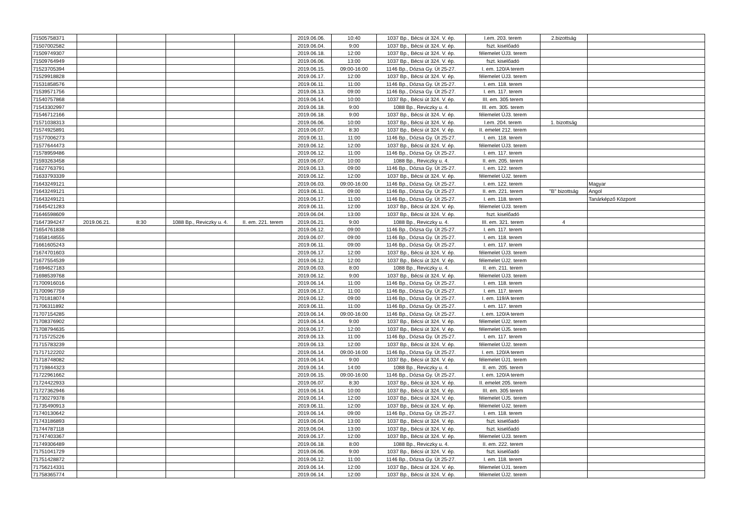| 71505758371 | | | | | 2019.06.06. | 10:40 | 1037 Bp., Bécsi út 324. V. ép. | I.em. 203. terem | 2.bizottság | |
| 71507002582 | | | | | 2019.06.04. | 9:00 | 1037 Bp., Bécsi út 324. V. ép. | fszt. kiselőadó | | |
| 71509749307 | | | | | 2019.06.18. | 12:00 | 1037 Bp., Bécsi út 324. V. ép. | félemelet ÚJ3. terem | | |
| 71509764949 | | | | | 2019.06.06. | 13:00 | 1037 Bp., Bécsi út 324. V. ép. | fszt. kiselőadó | | |
| 71523705394 | | | | | 2019.06.15. | 09:00-16:00 | 1146 Bp., Dózsa Gy. Út 25-27. | I. em. 120/A terem | | |
| 71529918828 | | | | | 2019.06.17. | 12:00 | 1037 Bp., Bécsi út 324. V. ép. | félemelet ÚJ3. terem | | |
| 71531858576 | | | | | 2019.06.11. | 11:00 | 1146 Bp., Dózsa Gy. Út 25-27. | I. em. 118. terem | | |
| 71539571756 | | | | | 2019.06.13. | 09:00 | 1146 Bp., Dózsa Gy. Út 25-27. | I. em. 117. terem | | |
| 71540757868 | | | | | 2019.06.14. | 10:00 | 1037 Bp., Bécsi út 324. V. ép. | III. em. 305 terem | | |
| 71543302997 | | | | | 2019.06.18. | 9:00 | 1088 Bp., Reviczky u. 4. | III. em. 305. terem | | |
| 71546712166 | | | | | 2019.06.18. | 9:00 | 1037 Bp., Bécsi út 324. V. ép. | félemelet ÚJ3. terem | | |
| 71571038313 | | | | | 2019.06.06. | 10:00 | 1037 Bp., Bécsi út 324. V. ép. | I.em. 204. terem | 1. bizottság | |
| 71574925891 | | | | | 2019.06.07. | 8:30 | 1037 Bp., Bécsi út 324. V. ép. | II. emelet 212. terem | | |
| 71577006273 | | | | | 2019.06.11. | 11:00 | 1146 Bp., Dózsa Gy. Út 25-27. | I. em. 118. terem | | |
| 71577644473 | | | | | 2019.06.12. | 12:00 | 1037 Bp., Bécsi út 324. V. ép. | félemelet ÚJ3. terem | | |
| 71578959486 | | | | | 2019.06.12. | 11:00 | 1146 Bp., Dózsa Gy. Út 25-27. | I. em. 117. terem | | |
| 71593263458 | | | | | 2019.06.07. | 10:00 | 1088 Bp., Reviczky u. 4. | II. em. 205. terem | | |
| 71627763791 | | | | | 2019.06.13. | 09:00 | 1146 Bp., Dózsa Gy. Út 25-27. | I. em. 122. terem | | |
| 71633793339 | | | | | 2019.06.12. | 12:00 | 1037 Bp., Bécsi út 324. V. ép. | félemelet ÚJ2. terem | | |
| 71643249121 | | | | | 2019.06.03. | 09:00-16:00 | 1146 Bp., Dózsa Gy. Út 25-27. | I. em. 122. terem | | Magyar |
| 71643249121 | | | | | 2019.06.11. | 09:00 | 1146 Bp., Dózsa Gy. Út 25-27. | II. em. 221. terem | "B" bizottság | Angol |
| 71643249121 | | | | | 2019.06.17. | 11:00 | 1146 Bp., Dózsa Gy. Út 25-27. | I. em. 118. terem | | Tanárképző Központ |
| 71645421283 | | | | | 2019.06.11. | 12:00 | 1037 Bp., Bécsi út 324. V. ép. | félemelet ÚJ3. terem | | |
| 71646598609 | | | | | 2019.06.04. | 13:00 | 1037 Bp., Bécsi út 324. V. ép. | fszt. kiselőadó | | |
| 71647394247 | 2019.06.21. | 8:30 | 1088 Bp., Reviczky u. 4. | II. em. 221. terem | 2019.06.21. | 9:00 | 1088 Bp., Reviczky u. 4. | III. em. 321. terem | 4 | |
| 71654761838 | | | | | 2019.06.12. | 09:00 | 1146 Bp., Dózsa Gy. Út 25-27. | I. em. 117. terem | | |
| 71658148555 | | | | | 2019.06.07. | 09:00 | 1146 Bp., Dózsa Gy. Út 25-27. | I. em. 118. terem | | |
| 71661605243 | | | | | 2019.06.11. | 09:00 | 1146 Bp., Dózsa Gy. Út 25-27. | I. em. 117. terem | | |
| 71674701603 | | | | | 2019.06.17. | 12:00 | 1037 Bp., Bécsi út 324. V. ép. | félemelet ÚJ3. terem | | |
| 71677554539 | | | | | 2019.06.12. | 12:00 | 1037 Bp., Bécsi út 324. V. ép. | félemelet ÚJ2. terem | | |
| 71694627183 | | | | | 2019.06.03. | 8:00 | 1088 Bp., Reviczky u. 4. | II. em. 211. terem | | |
| 71698539768 | | | | | 2019.06.12. | 9:00 | 1037 Bp., Bécsi út 324. V. ép. | félemelet ÚJ3. terem | | |
| 71700916016 | | | | | 2019.06.14. | 11:00 | 1146 Bp., Dózsa Gy. Út 25-27. | I. em. 118. terem | | |
| 71700967759 | | | | | 2019.06.17. | 11:00 | 1146 Bp., Dózsa Gy. Út 25-27. | I. em. 117. terem | | |
| 71701818074 | | | | | 2019.06.12. | 09:00 | 1146 Bp., Dózsa Gy. Út 25-27. | I. em. 119/A terem | | |
| 71706311892 | | | | | 2019.06.11. | 11:00 | 1146 Bp., Dózsa Gy. Út 25-27. | I. em. 117. terem | | |
| 71707154285 | | | | | 2019.06.14. | 09:00-16:00 | 1146 Bp., Dózsa Gy. Út 25-27. | I. em. 120/A terem | | |
| 71708376902 | | | | | 2019.06.14. | 9:00 | 1037 Bp., Bécsi út 324. V. ép. | félemelet ÚJ2. terem | | |
| 71708794635 | | | | | 2019.06.17. | 12:00 | 1037 Bp., Bécsi út 324. V. ép. | félemelet ÚJ5. terem | | |
| 71715725226 | | | | | 2019.06.13. | 11:00 | 1146 Bp., Dózsa Gy. Út 25-27. | I. em. 117. terem | | |
| 71715783239 | | | | | 2019.06.13. | 12:00 | 1037 Bp., Bécsi út 324. V. ép. | félemelet ÚJ2. terem | | |
| 71717122202 | | | | | 2019.06.14. | 09:00-16:00 | 1146 Bp., Dózsa Gy. Út 25-27. | I. em. 120/A terem | | |
| 71718748082 | | | | | 2019.06.14. | 9:00 | 1037 Bp., Bécsi út 324. V. ép. | félemelet ÚJ1. terem | | |
| 71719844323 | | | | | 2019.06.14. | 14:00 | 1088 Bp., Reviczky u. 4. | II. em. 205. terem | | |
| 71722961662 | | | | | 2019.06.15. | 09:00-16:00 | 1146 Bp., Dózsa Gy. Út 25-27. | I. em. 120/A terem | | |
| 71724422933 | | | | | 2019.06.07. | 8:30 | 1037 Bp., Bécsi út 324. V. ép. | II. emelet 205. terem | | |
| 71727362946 | | | | | 2019.06.14. | 10:00 | 1037 Bp., Bécsi út 324. V. ép. | III. em. 305 terem | | |
| 71730279378 | | | | | 2019.06.14. | 12:00 | 1037 Bp., Bécsi út 324. V. ép. | félemelet ÚJ5. terem | | |
| 71735490913 | | | | | 2019.06.11. | 12:00 | 1037 Bp., Bécsi út 324. V. ép. | félemelet ÚJ2. terem | | |
| 71740130642 | | | | | 2019.06.14. | 09:00 | 1146 Bp., Dózsa Gy. Út 25-27. | I. em. 118. terem | | |
| 71743186893 | | | | | 2019.06.04. | 13:00 | 1037 Bp., Bécsi út 324. V. ép. | fszt. kiselőadó | | |
| 71744787118 | | | | | 2019.06.04. | 13:00 | 1037 Bp., Bécsi út 324. V. ép. | fszt. kiselőadó | | |
| 71747403367 | | | | | 2019.06.17. | 12:00 | 1037 Bp., Bécsi út 324. V. ép. | félemelet ÚJ3. terem | | |
| 71749306489 | | | | | 2019.06.18. | 8:00 | 1088 Bp., Reviczky u. 4. | II. em. 222. terem | | |
| 71751041729 | | | | | 2019.06.06. | 9:00 | 1037 Bp., Bécsi út 324. V. ép. | fszt. kiselőadó | | |
| 71751428872 | | | | | 2019.06.12. | 11:00 | 1146 Bp., Dózsa Gy. Út 25-27. | I. em. 118. terem | | |
| 71756214331 | | | | | 2019.06.14. | 12:00 | 1037 Bp., Bécsi út 324. V. ép. | félemelet ÚJ1. terem | | |
| 71758365774 | | | | | 2019.06.14. | 12:00 | 1037 Bp., Bécsi út 324. V. ép. | félemelet ÚJ2. terem | | |